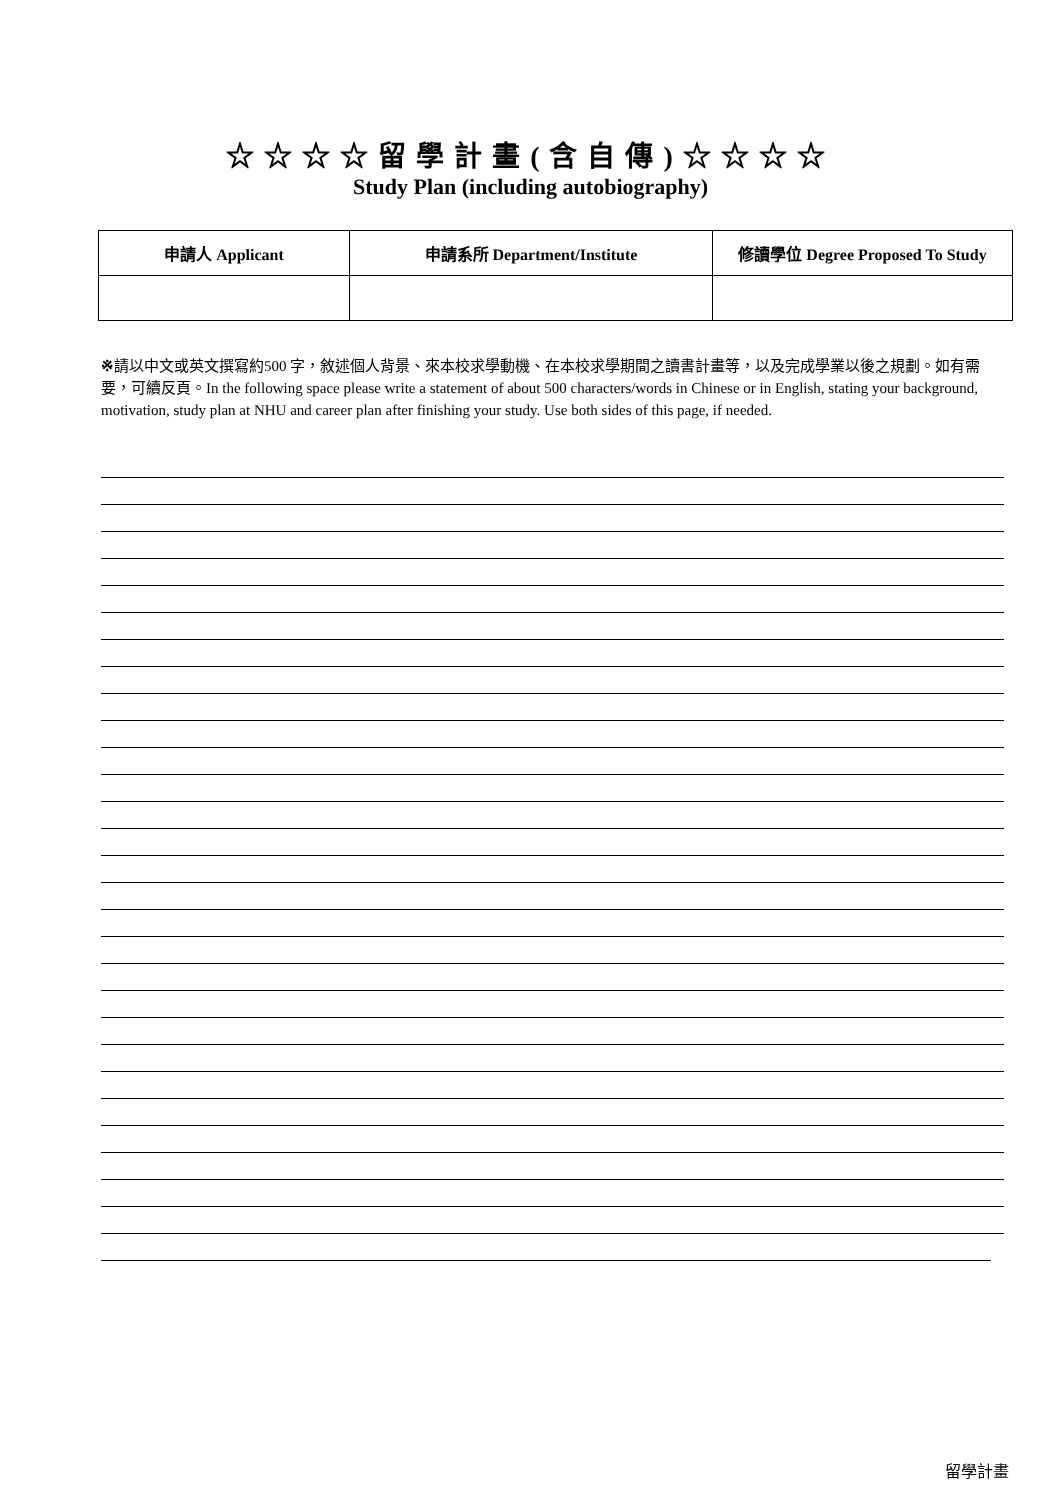☆☆☆☆留學計畫(含自傳)☆☆☆☆
Study Plan (including autobiography)
| 申請人 Applicant | 申請系所 Department/Institute | 修讀學位 Degree Proposed To Study |
| --- | --- | --- |
※請以中文或英文撰寫約500 字，敘述個人背景、來本校求學動機、在本校求學期間之讀書計畫等，以及完成學業以後之規劃。如有需要，可續反頁。In the following space please write a statement of about 500 characters/words in Chinese or in English, stating your background, motivation, study plan at NHU and career plan after finishing your study. Use both sides of this page, if needed.
留學計畫